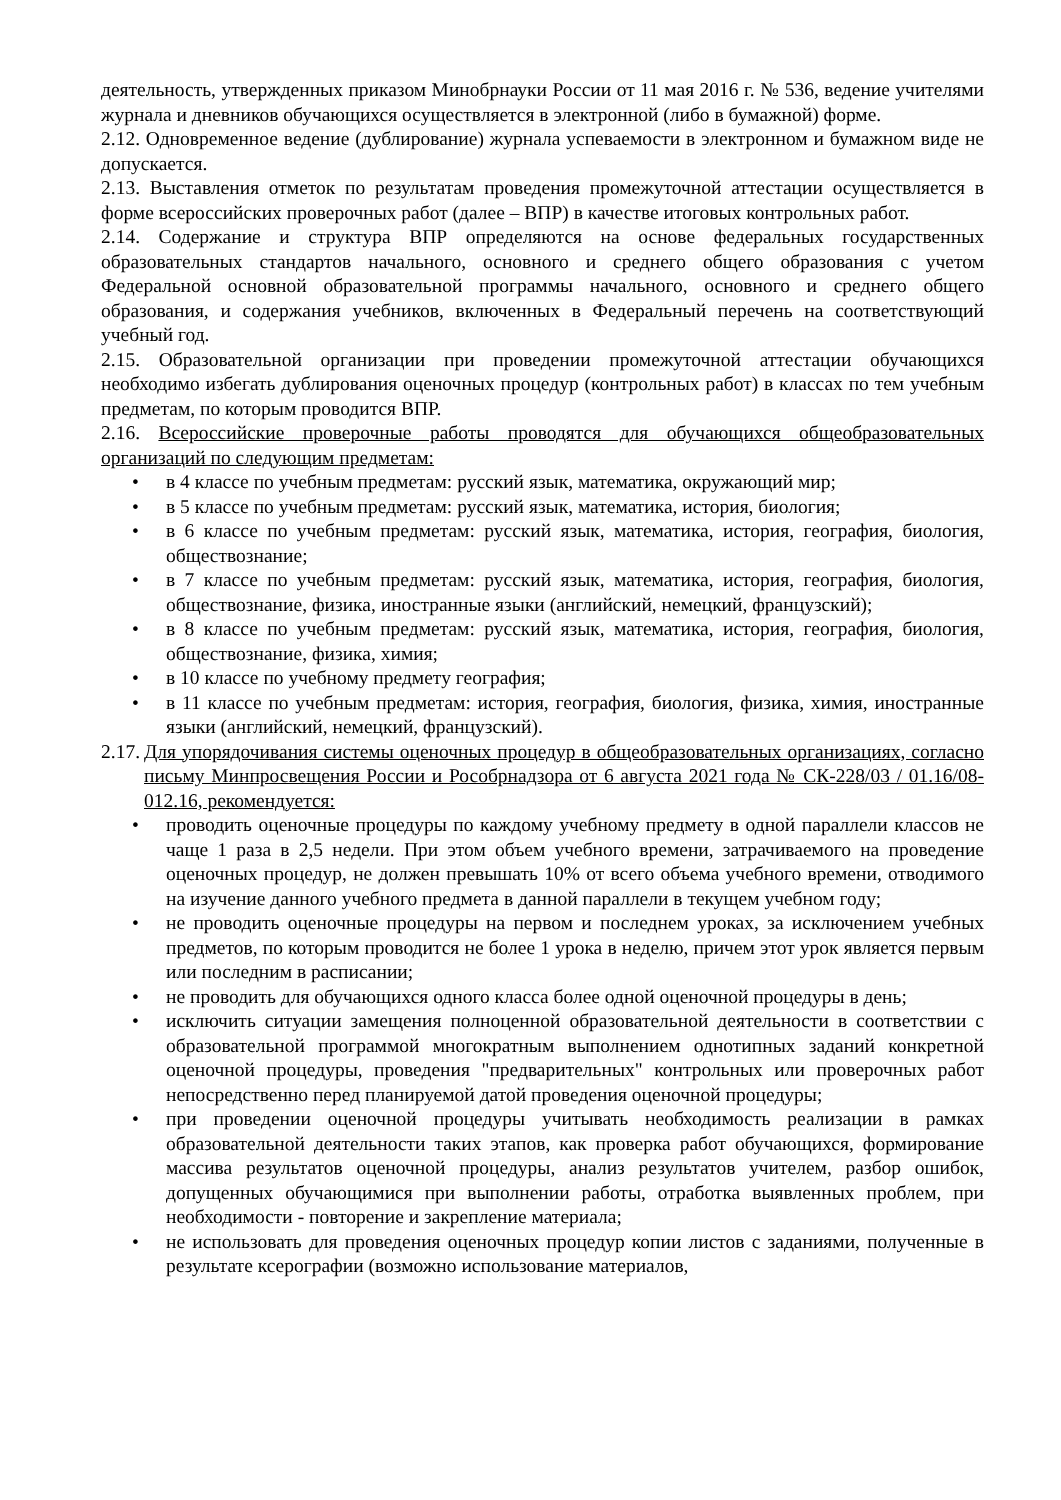деятельность, утвержденных приказом Минобрнауки России от 11 мая 2016 г. № 536, ведение учителями журнала и дневников обучающихся осуществляется в электронной (либо в бумажной) форме.
2.12. Одновременное ведение (дублирование) журнала успеваемости в электронном и бумажном виде не допускается.
2.13. Выставления отметок по результатам проведения промежуточной аттестации осуществляется в форме всероссийских проверочных работ (далее – ВПР) в качестве итоговых контрольных работ.
2.14. Содержание и структура ВПР определяются на основе федеральных государственных образовательных стандартов начального, основного и среднего общего образования с учетом Федеральной основной образовательной программы начального, основного и среднего общего образования, и содержания учебников, включенных в Федеральный перечень на соответствующий учебный год.
2.15. Образовательной организации при проведении промежуточной аттестации обучающихся необходимо избегать дублирования оценочных процедур (контрольных работ) в классах по тем учебным предметам, по которым проводится ВПР.
2.16. Всероссийские проверочные работы проводятся для обучающихся общеобразовательных организаций по следующим предметам:
• в 4 классе по учебным предметам: русский язык, математика, окружающий мир;
• в 5 классе по учебным предметам: русский язык, математика, история, биология;
• в 6 классе по учебным предметам: русский язык, математика, история, география, биология, обществознание;
• в 7 классе по учебным предметам: русский язык, математика, история, география, биология, обществознание, физика, иностранные языки (английский, немецкий, французский);
• в 8 классе по учебным предметам: русский язык, математика, история, география, биология, обществознание, физика, химия;
• в 10 классе по учебному предмету география;
• в 11 классе по учебным предметам: история, география, биология, физика, химия, иностранные языки (английский, немецкий, французский).
2.17. Для упорядочивания системы оценочных процедур в общеобразовательных организациях, согласно письму Минпросвещения России и Рособрнадзора от 6 августа 2021 года № СК-228/03 / 01.16/08-012.16, рекомендуется:
• проводить оценочные процедуры по каждому учебному предмету в одной параллели классов не чаще 1 раза в 2,5 недели. При этом объем учебного времени, затрачиваемого на проведение оценочных процедур, не должен превышать 10% от всего объема учебного времени, отводимого на изучение данного учебного предмета в данной параллели в текущем учебном году;
• не проводить оценочные процедуры на первом и последнем уроках, за исключением учебных предметов, по которым проводится не более 1 урока в неделю, причем этот урок является первым или последним в расписании;
• не проводить для обучающихся одного класса более одной оценочной процедуры в день;
• исключить ситуации замещения полноценной образовательной деятельности в соответствии с образовательной программой многократным выполнением однотипных заданий конкретной оценочной процедуры, проведения "предварительных" контрольных или проверочных работ непосредственно перед планируемой датой проведения оценочной процедуры;
• при проведении оценочной процедуры учитывать необходимость реализации в рамках образовательной деятельности таких этапов, как проверка работ обучающихся, формирование массива результатов оценочной процедуры, анализ результатов учителем, разбор ошибок, допущенных обучающимися при выполнении работы, отработка выявленных проблем, при необходимости - повторение и закрепление материала;
• не использовать для проведения оценочных процедур копии листов с заданиями, полученные в результате ксерографии (возможно использование материалов,